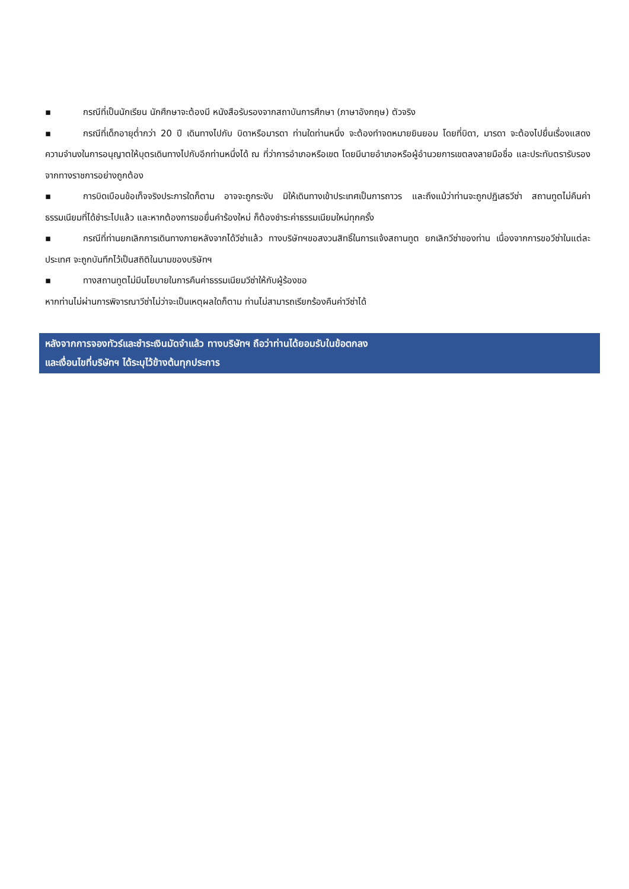▪ กรณีที่เป็นนักเรียน นักศึกษาจะต้องมี หนังสือรับรองจากสถาบันการศึกษา (ภาษาอังกฤษ) ตัวจริง
▪ กรณีที่เด็กอายุต่ำกว่า 20 ปี เดินทางไปกับ บิดาหรือมารดา ท่านใดท่านหนึ่ง จะต้องทำจดหมายยินยอม โดยที่บิดา, มารดา จะต้องไปยื่นเรื่องแสดงความจำนงในการอนุญาตให้บุตรเดินทางไปกับอีกท่านหนึ่งได้ ณ ที่ว่าการอำเภอหรือเขต โดยมีนายอำเภอหรือผู้อำนวยการเขตลงลายมือชื่อ และประทับตรารับรองจากทางราชการอย่างถูกต้อง
▪ การบิดเบือนข้อเท็จจริงประการใดก็ตาม อาจจะถูกระงับ มิให้เดินทางเข้าประเทศเป็นการถาวร และถึงแม้ว่าท่านจะถูกปฏิเสธวีซ่า สถานทูตไม่คืนค่าธรรมเนียมที่ได้ชำระไปแล้ว และหากต้องการขอยื่นคำร้องใหม่ ก็ต้องชำระค่าธรรมเนียมใหม่ทุกครั้ง
▪ กรณีที่ท่านยกเลิกการเดินทางภายหลังจากได้วีซ่าแล้ว ทางบริษัทฯขอสงวนสิทธิ์ในการแจ้งสถานทูต ยกเลิกวีซ่าของท่าน เนื่องจากการขอวีซ่าในแต่ละประเทศ จะถูกบันทึกไว้เป็นสถิติในนามของบริษัทฯ
▪ ทางสถานทูตไม่มีนโยบายในการคืนค่าธรรมเนียมวีซ่าให้กับผู้ร้องขอ
หากท่านไม่ผ่านการพิจารณาวีซ่าไม่ว่าจะเป็นเหตุผลใดก็ตาม ท่านไม่สามารถเรียกร้องคืนค่าวีซ่าได้
หลังจากการจองทัวร์และชำระเงินมัดจำแล้ว ทางบริษัทฯ ถือว่าท่านได้ยอมรับในข้อตกลง
และเงื่อนไขที่บริษัทฯ ได้ระบุไว้ข้างต้นทุกประการ